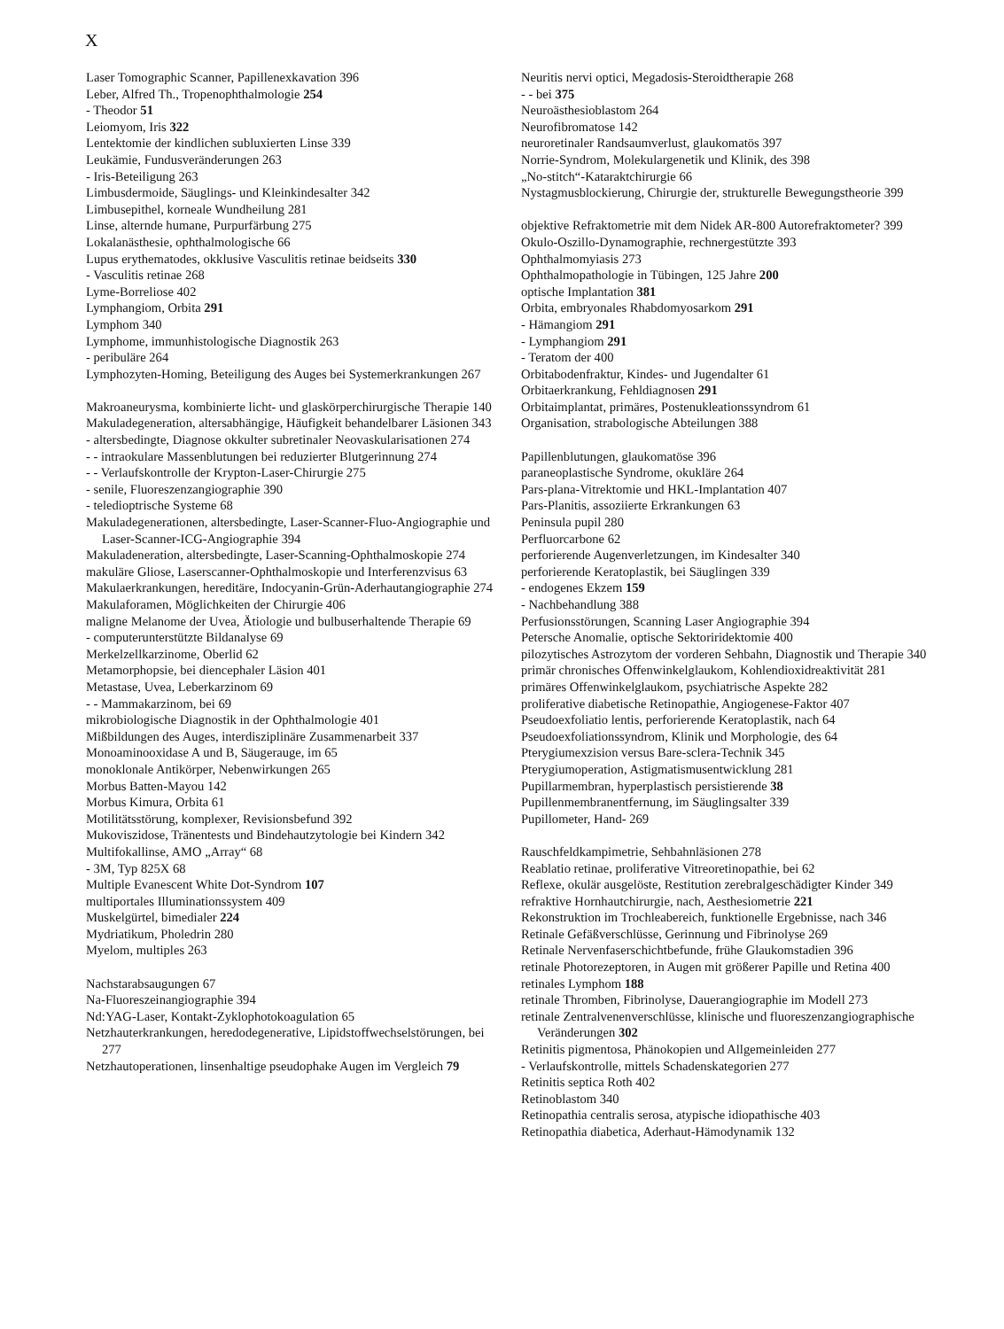X
Laser Tomographic Scanner, Papillenexkavation 396
Leber, Alfred Th., Tropenophthalmologie 254
- Theodor 51
Leiomyom, Iris 322
Lentektomie der kindlichen subluxierten Linse 339
Leukämie, Fundusveränderungen 263
- Iris-Beteiligung 263
Limbusdermoide, Säuglings- und Kleinkindesalter 342
Limbusepithel, korneale Wundheilung 281
Linse, alternde humane, Purpurfärbung 275
Lokalanästhesie, ophthalmologische 66
Lupus erythematodes, okklusive Vasculitis retinae beidseits 330
- Vasculitis retinae 268
Lyme-Borreliose 402
Lymphangiom, Orbita 291
Lymphom 340
Lymphome, immunhistologische Diagnostik 263
- peribuläre 264
Lymphozyten-Homing, Beteiligung des Auges bei Systemerkrankungen 267
Makroaneurysma, kombinierte licht- und glaskörperchirurgische Therapie 140
Makuladegeneration, altersabhängige, Häufigkeit behandelbarer Läsionen 343
- altersbedingte, Diagnose okkulter subretinaler Neovaskularisationen 274
- - intraokulare Massenblutungen bei reduzierter Blutgerinnung 274
- - Verlaufskontrolle der Krypton-Laser-Chirurgie 275
- senile, Fluoreszenzangiographie 390
- teledioptrische Systeme 68
Makuladegenerationen, altersbedingte, Laser-Scanner-Fluo-Angiographie und Laser-Scanner-ICG-Angiographie 394
Makuladeneration, altersbedingte, Laser-Scanning-Ophthalmoskopie 274
makuläre Gliose, Laserscanner-Ophthalmoskopie und Interferenzvisus 63
Makulaerkrankungen, hereditäre, Indocyanin-Grün-Aderhautangiographie 274
Makulaforamen, Möglichkeiten der Chirurgie 406
maligne Melanome der Uvea, Ätiologie und bulbuserhaltende Therapie 69
- computerunterstützte Bildanalyse 69
Merkelzellkarzinome, Oberlid 62
Metamorphopsie, bei diencephaler Läsion 401
Metastase, Uvea, Leberkarzinom 69
- - Mammakarzinom, bei 69
mikrobiologische Diagnostik in der Ophthalmologie 401
Mißbildungen des Auges, interdisziplinäre Zusammenarbeit 337
Monoaminooxidase A und B, Säugerauge, im 65
monoklonale Antikörper, Nebenwirkungen 265
Morbus Batten-Mayou 142
Morbus Kimura, Orbita 61
Motilitätsstörung, komplexer, Revisionsbefund 392
Mukoviszidose, Tränentests und Bindehautzytologie bei Kindern 342
Multifokallinse, AMO „Array“ 68
- 3M, Typ 825X 68
Multiple Evanescent White Dot-Syndrom 107
multiportales Illuminationssystem 409
Muskelgürtel, bimedialer 224
Mydriatikum, Pholedrin 280
Myelom, multiples 263
Nachstarabsaugungen 67
Na-Fluoreszeinangiographie 394
Nd:YAG-Laser, Kontakt-Zyklophotokoagulation 65
Netzhauterkrankungen, heredodegenerative, Lipidstoffwechselstörungen, bei 277
Netzhautoperationen, linsenhaltige pseudophake Augen im Vergleich 79
Neuritis nervi optici, Megadosis-Steroidtherapie 268
- - bei 375
Neuroästhesioblastom 264
Neurofibromatose 142
neuroretinaler Randsaumverlust, glaukomatös 397
Norrie-Syndrom, Molekulargenetik und Klinik, des 398
„No-stitch“-Kataraktchirurgie 66
Nystagmusblockierung, Chirurgie der, strukturelle Bewegungstheorie 399
objektive Refraktometrie mit dem Nidek AR-800 Autorefraktometer? 399
Okulo-Oszillo-Dynamographie, rechnergestützte 393
Ophthalmomyiasis 273
Ophthalmopathologie in Tübingen, 125 Jahre 200
optische Implantation 381
Orbita, embryonales Rhabdomyosarkom 291
- Hämangiom 291
- Lymphangiom 291
- Teratom der 400
Orbitabodenfraktur, Kindes- und Jugendalter 61
Orbitaerkrankung, Fehldiagnosen 291
Orbitaimplantat, primäres, Postenukleationssyndrom 61
Organisation, strabologische Abteilungen 388
Papillenblutungen, glaukomatöse 396
paraneoplastische Syndrome, okukläre 264
Pars-plana-Vitrektomie und HKL-Implantation 407
Pars-Planitis, assoziierte Erkrankungen 63
Peninsula pupil 280
Perfluorcarbone 62
perforierende Augenverletzungen, im Kindesalter 340
perforierende Keratoplastik, bei Säuglingen 339
- endogenes Ekzem 159
- Nachbehandlung 388
Perfusionsstörungen, Scanning Laser Angiographie 394
Petersche Anomalie, optische Sektoriridektomie 400
pilozytisches Astrozytom der vorderen Sehbahn, Diagnostik und Therapie 340
primär chronisches Offenwinkelglaukom, Kohlendioxidreaktivität 281
primäres Offenwinkelglaukom, psychiatrische Aspekte 282
proliferative diabetische Retinopathie, Angiogenese-Faktor 407
Pseudoexfoliatio lentis, perforierende Keratoplastik, nach 64
Pseudoexfoliationssyndrom, Klinik und Morphologie, des 64
Pterygiumexzision versus Bare-sclera-Technik 345
Pterygiumoperation, Astigmatismusentwicklung 281
Pupillarmembran, hyperplastisch persistierende 38
Pupillenmembranentfernung, im Säuglingsalter 339
Pupillometer, Hand- 269
Rauschfeldkampimetrie, Sehbahnläsionen 278
Reablatio retinae, proliferative Vitreoretinopathie, bei 62
Reflexe, okulär ausgelöste, Restitution zerebralgeschädigter Kinder 349
refraktive Hornhautchirurgie, nach, Aesthesiometrie 221
Rekonstruktion im Trochleabereich, funktionelle Ergebnisse, nach 346
Retinale Gefäßverschlüsse, Gerinnung und Fibrinolyse 269
Retinale Nervenfaserschichtbefunde, frühe Glaukomstadien 396
retinale Photorezeptoren, in Augen mit größerer Papille und Retina 400
retinales Lymphom 188
retinale Thromben, Fibrinolyse, Dauerangiographie im Modell 273
retinale Zentralvenenverschlüsse, klinische und fluoreszenzangiographische Veränderungen 302
Retinitis pigmentosa, Phänokopien und Allgemeinleiden 277
- Verlaufskontrolle, mittels Schadenskategorien 277
Retinitis septica Roth 402
Retinoblastom 340
Retinopathia centralis serosa, atypische idiopathische 403
Retinopathia diabetica, Aderhaut-Hämodynamik 132